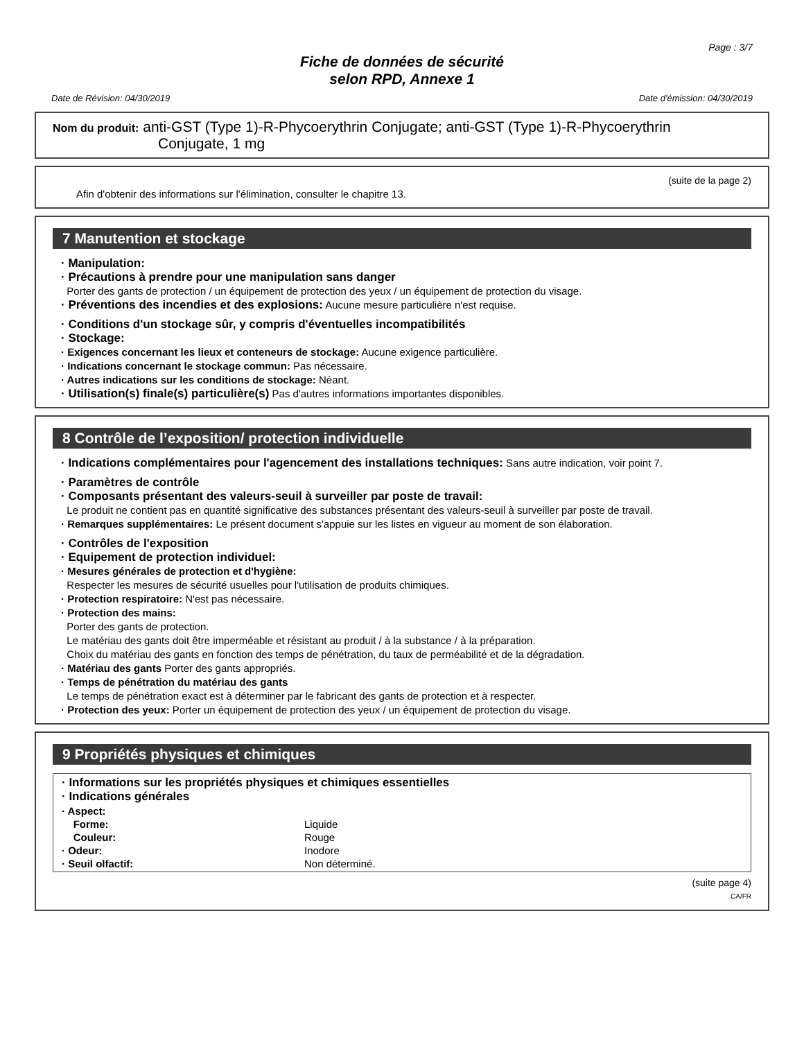Page : 3/7
Fiche de données de sécurité
selon RPD, Annexe 1
Date de Révision: 04/30/2019 Date d'émission: 04/30/2019
Nom du produit: anti-GST (Type 1)-R-Phycoerythrin Conjugate; anti-GST (Type 1)-R-Phycoerythrin
Conjugate, 1 mg
(suite de la page 2)
Afin d'obtenir des informations sur l'élimination, consulter le chapitre 13.
7 Manutention et stockage
· Manipulation:
· Précautions à prendre pour une manipulation sans danger
Porter des gants de protection / un équipement de protection des yeux / un équipement de protection du visage.
· Préventions des incendies et des explosions: Aucune mesure particulière n'est requise.
· Conditions d'un stockage sûr, y compris d'éventuelles incompatibilités
· Stockage:
· Exigences concernant les lieux et conteneurs de stockage: Aucune exigence particulière.
· Indications concernant le stockage commun: Pas nécessaire.
· Autres indications sur les conditions de stockage: Néant.
· Utilisation(s) finale(s) particulière(s) Pas d'autres informations importantes disponibles.
8 Contrôle de l’exposition/ protection individuelle
· Indications complémentaires pour l'agencement des installations techniques: Sans autre indication, voir point 7.
· Paramètres de contrôle
· Composants présentant des valeurs-seuil à surveiller par poste de travail:
Le produit ne contient pas en quantité significative des substances présentant des valeurs-seuil à surveiller par poste de travail.
· Remarques supplémentaires: Le présent document s'appuie sur les listes en vigueur au moment de son élaboration.
· Contrôles de l'exposition
· Equipement de protection individuel:
· Mesures générales de protection et d'hygiène:
Respecter les mesures de sécurité usuelles pour l'utilisation de produits chimiques.
· Protection respiratoire: N'est pas nécessaire.
· Protection des mains:
Porter des gants de protection.
Le matériau des gants doit être imperméable et résistant au produit / à la substance / à la préparation.
Choix du matériau des gants en fonction des temps de pénétration, du taux de perméabilité et de la dégradation.
· Matériau des gants Porter des gants appropriés.
· Temps de pénétration du matériau des gants
Le temps de pénétration exact est à déterminer par le fabricant des gants de protection et à respecter.
· Protection des yeux: Porter un équipement de protection des yeux / un équipement de protection du visage.
9 Propriétés physiques et chimiques
· Informations sur les propriétés physiques et chimiques essentielles
· Indications générales
| · Aspect: | |
| Forme: | Liquide |
| Couleur: | Rouge |
| · Odeur: | Inodore |
| · Seuil olfactif: | Non déterminé. |
(suite page 4)
CA/FR